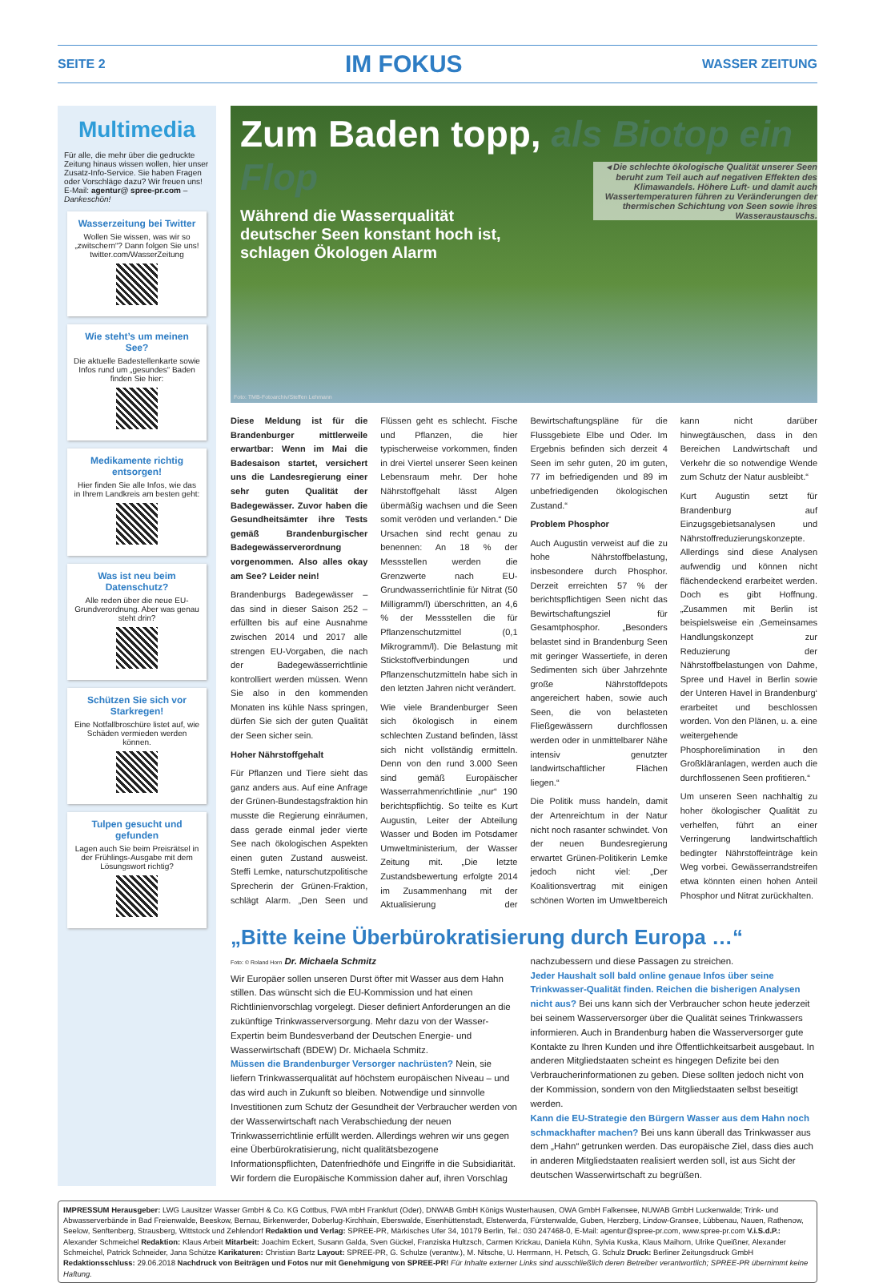SEITE 2 IM FOKUS WASSER ZEITUNG
Multimedia
Für alle, die mehr über die gedruckte Zeitung hinaus wissen wollen, hier unser Zusatz-Info-Service. Sie haben Fragen oder Vorschläge dazu? Wir freuen uns! E-Mail: agentur@ spree-pr.com – Dankeschön!
Wasserzeitung bei Twitter
Wollen Sie wissen, was wir so „zwitschern“? Dann folgen Sie uns! twitter.com/WasserZeitung
Wie steht’s um meinen See?
Die aktuelle Badestellenkarte sowie Infos rund um „gesundes“ Baden finden Sie hier:
Medikamente richtig entsorgen!
Hier finden Sie alle Infos, wie das in Ihrem Landkreis am besten geht:
Was ist neu beim Datenschutz?
Alle reden über die neue EU-Grundverordnung. Aber was genau steht drin?
Schützen Sie sich vor Starkregen!
Eine Notfallbroschüre listet auf, wie Schäden vermieden werden können.
Tulpen gesucht und gefunden
Lagen auch Sie beim Preisrätsel in der Frühlings-Ausgabe mit dem Lösungswort richtig?
Zum Baden topp, als Biotop ein Flop
Während die Wasserqualität deutscher Seen konstant hoch ist, schlagen Ökologen Alarm
◂ Die schlechte ökologische Qualität unserer Seen beruht zum Teil auch auf negativen Effekten des Klimawandels. Höhere Luft- und damit auch Wassertemperaturen führen zu Veränderungen der thermischen Schichtung von Seen sowie ihres Wasseraustauschs.
Foto: TMB-Fotoarchiv/Steffen Lehmann
Diese Meldung ist für die Brandenburger mittlerweile erwartbar: Wenn im Mai die Badesaison startet, versichert uns die Landesregierung einer sehr guten Qualität der Badegewässer. Zuvor haben die Gesundheitsämter ihre Tests gemäß Brandenburgischer Badegewässerverordnung vorgenommen. Also alles okay am See? Leider nein!
Brandenburgs Badegewässer – das sind in dieser Saison 252 – erfüllten bis auf eine Ausnahme zwischen 2014 und 2017 alle strengen EU-Vorgaben, die nach der Badegewässerrichtlinie kontrolliert werden müssen. Wenn Sie also in den kommenden Monaten ins kühle Nass springen, dürfen Sie sich der guten Qualität der Seen sicher sein.
Hoher Nährstoffgehalt
Für Pflanzen und Tiere sieht das ganz anders aus. Auf eine Anfrage der Grünen-Bundestagsfraktion hin musste die Regierung einräumen, dass gerade einmal jeder vierte See nach ökologischen Aspekten einen guten Zustand ausweist. Steffi Lemke, naturschutzpolitische Sprecherin der Grünen-Fraktion, schlägt Alarm. „Den Seen und Flüssen geht es schlecht. Fische und Pflanzen, die hier typischerweise vorkommen, finden in drei Viertel unserer Seen keinen Lebensraum mehr. Der hohe Nährstoffgehalt lässt Algen übermäßig wachsen und die Seen somit veröden und verlanden.“ Die Ursachen sind recht genau zu benennen: An 18 % der Messstellen werden die Grenzwerte nach EU-Grundwasserrichtlinie für Nitrat (50 Milligramm/l) überschritten, an 4,6 % der Messstellen die für Pflanzenschutzmittel (0,1 Mikrogramm/l). Die Belastung mit Stickstoffverbindungen und Pflanzenschutzmitteln habe sich in den letzten Jahren nicht verändert.
Wie viele Brandenburger Seen sich ökologisch in einem schlechten Zustand befinden, lässt sich nicht vollständig ermitteln. Denn von den rund 3.000 Seen sind gemäß Europäischer Wasserrahmenrichtlinie „nur“ 190 berichtspflichtig. So teilte es Kurt Augustin, Leiter der Abteilung Wasser und Boden im Potsdamer Umweltministerium, der Wasser Zeitung mit. „Die letzte Zustandsbewertung erfolgte 2014 im Zusammenhang mit der Aktualisierung der Bewirtschaftungspläne für die Flussgebiete Elbe und Oder. Im Ergebnis befinden sich derzeit 4 Seen im sehr guten, 20 im guten, 77 im befriedigenden und 89 im unbefriedigenden ökologischen Zustand.“
Problem Phosphor
Auch Augustin verweist auf die zu hohe Nährstoffbelastung, insbesondere durch Phosphor. Derzeit erreichten 57 % der berichtspflichtigen Seen nicht das Bewirtschaftungsziel für Gesamtphosphor. „Besonders belastet sind in Brandenburg Seen mit geringer Wassertiefe, in deren Sedimenten sich über Jahrzehnte große Nährstoffdepots angereichert haben, sowie auch Seen, die von belasteten Fließgewässern durchflossen werden oder in unmittelbarer Nähe intensiv genutzter landwirtschaftlicher Flächen liegen.“
Die Politik muss handeln, damit der Artenreichtum in der Natur nicht noch rasanter schwindet. Von der neuen Bundesregierung erwartet Grünen-Politikerin Lemke jedoch nicht viel: „Der Koalitionsvertrag mit einigen schönen Worten im Umweltbereich kann nicht darüber hinwegtäuschen, dass in den Bereichen Landwirtschaft und Verkehr die so notwendige Wende zum Schutz der Natur ausbleibt.“
Kurt Augustin setzt für Brandenburg auf Einzugsgebietsanalysen und Nährstoffreduzierungskonzepte. Allerdings sind diese Analysen aufwendig und können nicht flächendeckend erarbeitet werden. Doch es gibt Hoffnung. „Zusammen mit Berlin ist beispielsweise ein ‚Gemeinsames Handlungskonzept zur Reduzierung der Nährstoffbelastungen von Dahme, Spree und Havel in Berlin sowie der Unteren Havel in Brandenburg‘ erarbeitet und beschlossen worden. Von den Plänen, u. a. eine weitergehende Phosphorelimination in den Großkläranlagen, werden auch die durchflossenen Seen profitieren.“
Um unseren Seen nachhaltig zu hoher ökologischer Qualität zu verhelfen, führt an einer Verringerung landwirtschaftlich bedingter Nährstoffeinträge kein Weg vorbei. Gewässerrandstreifen etwa könnten einen hohen Anteil Phosphor und Nitrat zurückhalten.
„Bitte keine Überbürokratisierung durch Europa …“
Foto: © Roland Horn Dr. Michaela Schmitz
Wir Europäer sollen unseren Durst öfter mit Wasser aus dem Hahn stillen. Das wünscht sich die EU-Kommission und hat einen Richtlinienvorschlag vorgelegt. Dieser definiert Anforderungen an die zukünftige Trinkwasserversorgung. Mehr dazu von der Wasser-Expertin beim Bundesverband der Deutschen Energie- und Wasserwirtschaft (BDEW) Dr. Michaela Schmitz.
Müssen die Brandenburger Versorger nachrüsten? Nein, sie liefern Trinkwasserqualität auf höchstem europäischen Niveau – und das wird auch in Zukunft so bleiben. Notwendige und sinnvolle Investitionen zum Schutz der Gesundheit der Verbraucher werden von der Wasserwirtschaft nach Verabschiedung der neuen Trinkwasserrichtlinie erfüllt werden. Allerdings wehren wir uns gegen eine Überbürokratisierung, nicht qualitätsbezogene Informationspflichten, Datenfriedhöfe und Eingriffe in die Subsidiarität. Wir fordern die Europäische Kommission daher auf, ihren Vorschlag nachzubessern und diese Passagen zu streichen.
Jeder Haushalt soll bald online genaue Infos über seine Trinkwasser-Qualität finden. Reichen die bisherigen Analysen nicht aus? Bei uns kann sich der Verbraucher schon heute jederzeit bei seinem Wasserversorger über die Qualität seines Trinkwassers informieren. Auch in Brandenburg haben die Wasserversorger gute Kontakte zu Ihren Kunden und ihre Öffentlichkeitsarbeit ausgebaut. In anderen Mitgliedstaaten scheint es hingegen Defizite bei den Verbraucherinformationen zu geben. Diese sollten jedoch nicht von der Kommission, sondern von den Mitgliedstaaten selbst beseitigt werden.
Kann die EU-Strategie den Bürgern Wasser aus dem Hahn noch schmackhafter machen? Bei uns kann überall das Trinkwasser aus dem „Hahn“ getrunken werden. Das europäische Ziel, dass dies auch in anderen Mitgliedstaaten realisiert werden soll, ist aus Sicht der deutschen Wasserwirtschaft zu begrüßen.
IMPRESSUM Herausgeber: LWG Lausitzer Wasser GmbH & Co. KG Cottbus, FWA mbH Frankfurt (Oder), DNWAB GmbH Königs Wusterhausen, OWA GmbH Falkensee, NUWAB GmbH Luckenwalde; Trink- und Abwasserverbände in Bad Freienwalde, Beeskow, Bernau, Birkenwerder, Doberlug-Kirchhain, Eberswalde, Eisenhüttenstadt, Elsterwerda, Fürstenwalde, Guben, Herzberg, Lindow-Gransee, Lübbenau, Nauen, Rathenow, Seelow, Senftenberg, Strausberg, Wittstock und Zehlendorf Redaktion und Verlag: SPREE-PR, Märkisches Ufer 34, 10179 Berlin, Tel.: 030 247468-0, E-Mail: agentur@spree-pr.com, www.spree-pr.com V.i.S.d.P.: Alexander Schmeichel Redaktion: Klaus Arbeit Mitarbeit: Joachim Eckert, Susann Galda, Sven Gückel, Franziska Hultzsch, Carmen Krickau, Daniela Kühn, Sylvia Kuska, Klaus Maihorn, Ulrike Queißner, Alexander Schmeichel, Patrick Schneider, Jana Schütze Karikaturen: Christian Bartz Layout: SPREE-PR, G. Schulze (verantw.), M. Nitsche, U. Herrmann, H. Petsch, G. Schulz Druck: Berliner Zeitungsdruck GmbH Redaktionsschluss: 29.06.2018 Nachdruck von Beiträgen und Fotos nur mit Genehmigung von SPREE-PR! Für Inhalte externer Links sind ausschließlich deren Betreiber verantwortlich; SPREE-PR übernimmt keine Haftung.